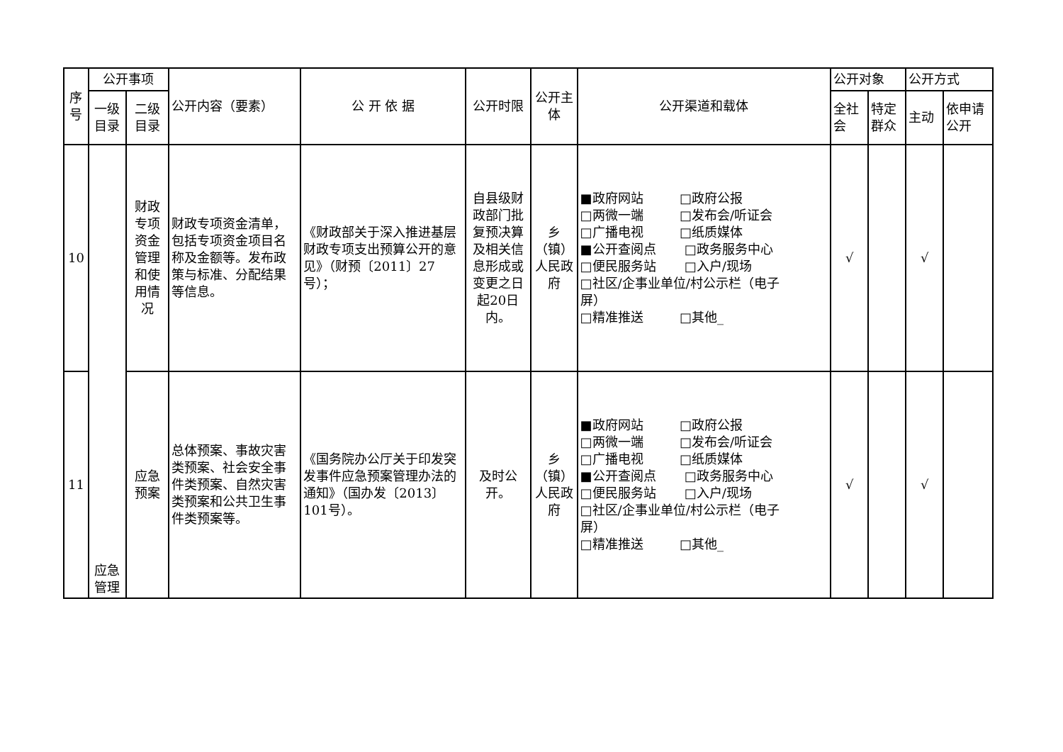| 序号 | 公开事项 | | 公开内容（要素） | 公 开 依 据 | 公开时限 | 公开主体 | 公开渠道和载体 | 公开对象 | | 公开方式 | |
| --- | --- | --- | --- | --- | --- | --- | --- | --- | --- | --- | --- |
| | 一级目录 | 二级目录 | | | | | | 全社会 | 特定群众 | 主动 | 依申请公开 |
| 10 | 应急管理 | 财政专项资金管理和使用情况 | 财政专项资金清单，包括专项资金项目名称及金额等。发布政策与标准、分配结果等信息。 | 《财政部关于深入推进基层财政专项支出预算公开的意见》（财预〔2011〕27号）； | 自县级财政部门批复预决算及相关信息形成或变更之日起20日内。 | 乡（镇）人民政府 | ■政府网站 □政府公报 □两微一端 □发布会/听证会 □广播电视 □纸质媒体 ■公开查阅点 □政务服务中心 □便民服务站 □入户/现场 □社区/企事业单位/村公示栏（电子 屏） □精准推送 □其他_ | √ | | √ | |
| 11 | | 应急预案 | 总体预案、事故灾害类预案、社会安全事件类预案、自然灾害类预案和公共卫生事件类预案等。 | 《国务院办公厅关于印发突发事件应急预案管理办法的通知》（国办发〔2013〕101号）。 | 及时公开。 | 乡（镇）人民政府 | ■政府网站 □政府公报 □两微一端 □发布会/听证会 □广播电视 □纸质媒体 ■公开查阅点 □政务服务中心 □便民服务站 □入户/现场 □社区/企事业单位/村公示栏（电子 屏） □精准推送 □其他_ | √ | | √ | |